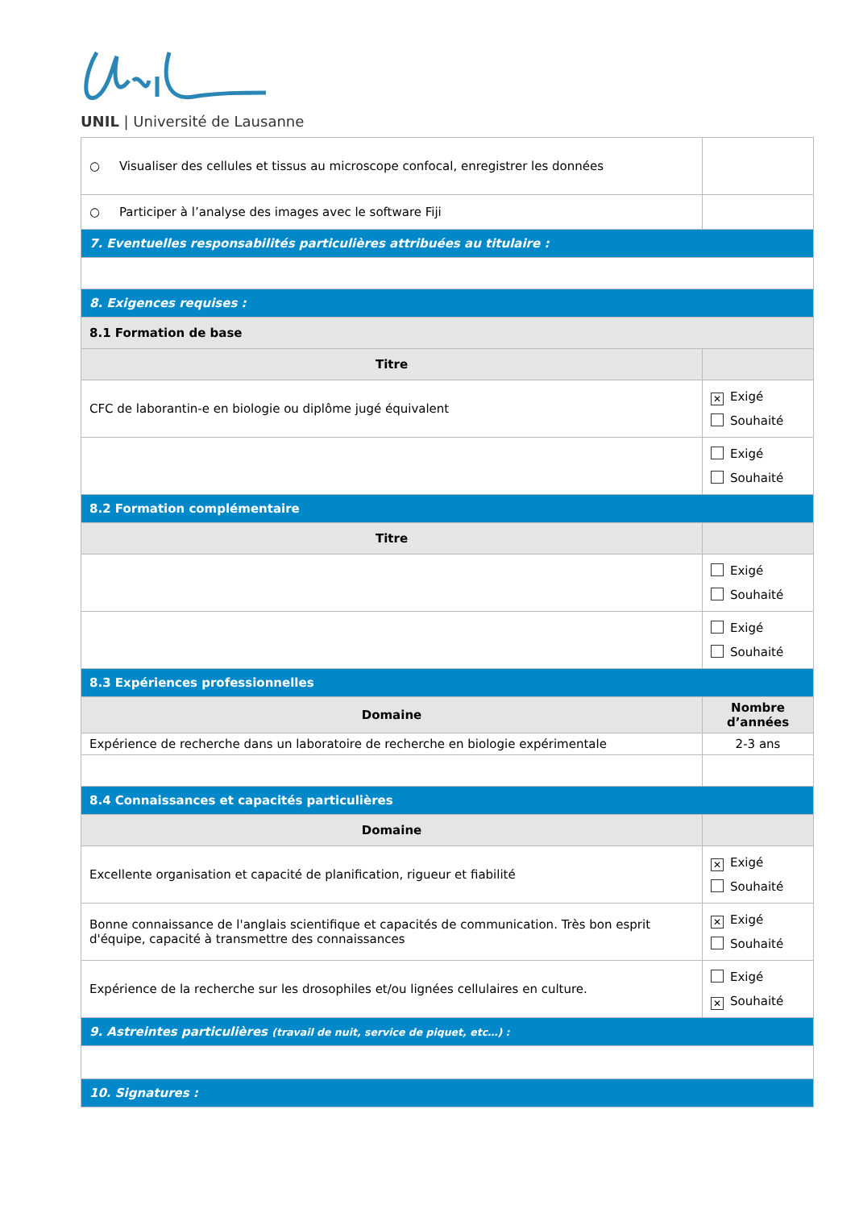UNIL | Université de Lausanne
| ○ Visualiser des cellules et tissus au microscope confocal, enregistrer les données | |
| ○ Participer à l’analyse des images avec le software Fiji | |
| 7. Eventuelles responsabilités particulières attribuées au titulaire : | |
| 8. Exigences requises : | |
| 8.1 Formation de base | |
| Titre | |
| CFC de laborantin-e en biologie ou diplôme jugé équivalent | ✕ Exigé Souhaité |
| | Exigé Souhaité |
| 8.2 Formation complémentaire | |
| Titre | |
| | Exigé Souhaité |
| | Exigé Souhaité |
| 8.3 Expériences professionnelles | |
| Domaine | Nombre d’années |
| Expérience de recherche dans un laboratoire de recherche en biologie expérimentale | 2-3 ans |
| 8.4 Connaissances et capacités particulières | |
| Domaine | |
| Excellente organisation et capacité de planification, rigueur et fiabilité | ✕ Exigé Souhaité |
| Bonne connaissance de l'anglais scientifique et capacités de communication. Très bon esprit d'équipe, capacité à transmettre des connaissances | ✕ Exigé Souhaité |
| Expérience de la recherche sur les drosophiles et/ou lignées cellulaires en culture. | Exigé ✕ Souhaité |
| 9. Astreintes particulières (travail de nuit, service de piquet, etc…) : | |
| 10. Signatures : | |